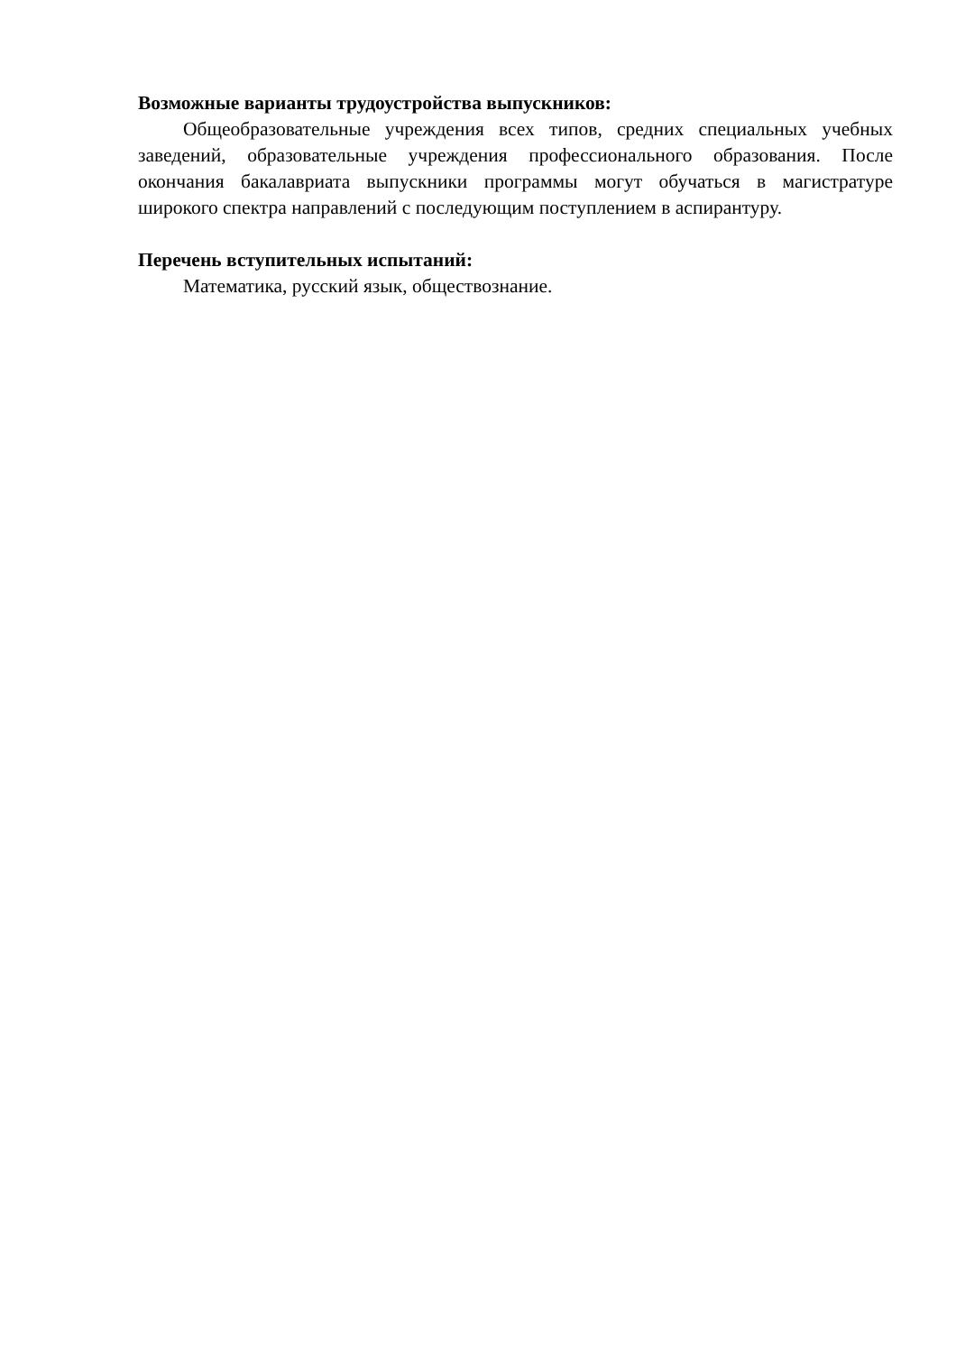Возможные варианты трудоустройства выпускников:
Общеобразовательные учреждения всех типов, средних специальных учебных заведений, образовательные учреждения профессионального образования. После окончания бакалавриата выпускники программы могут обучаться в магистратуре широкого спектра направлений с последующим поступлением в аспирантуру.
Перечень вступительных испытаний:
Математика, русский язык, обществознание.